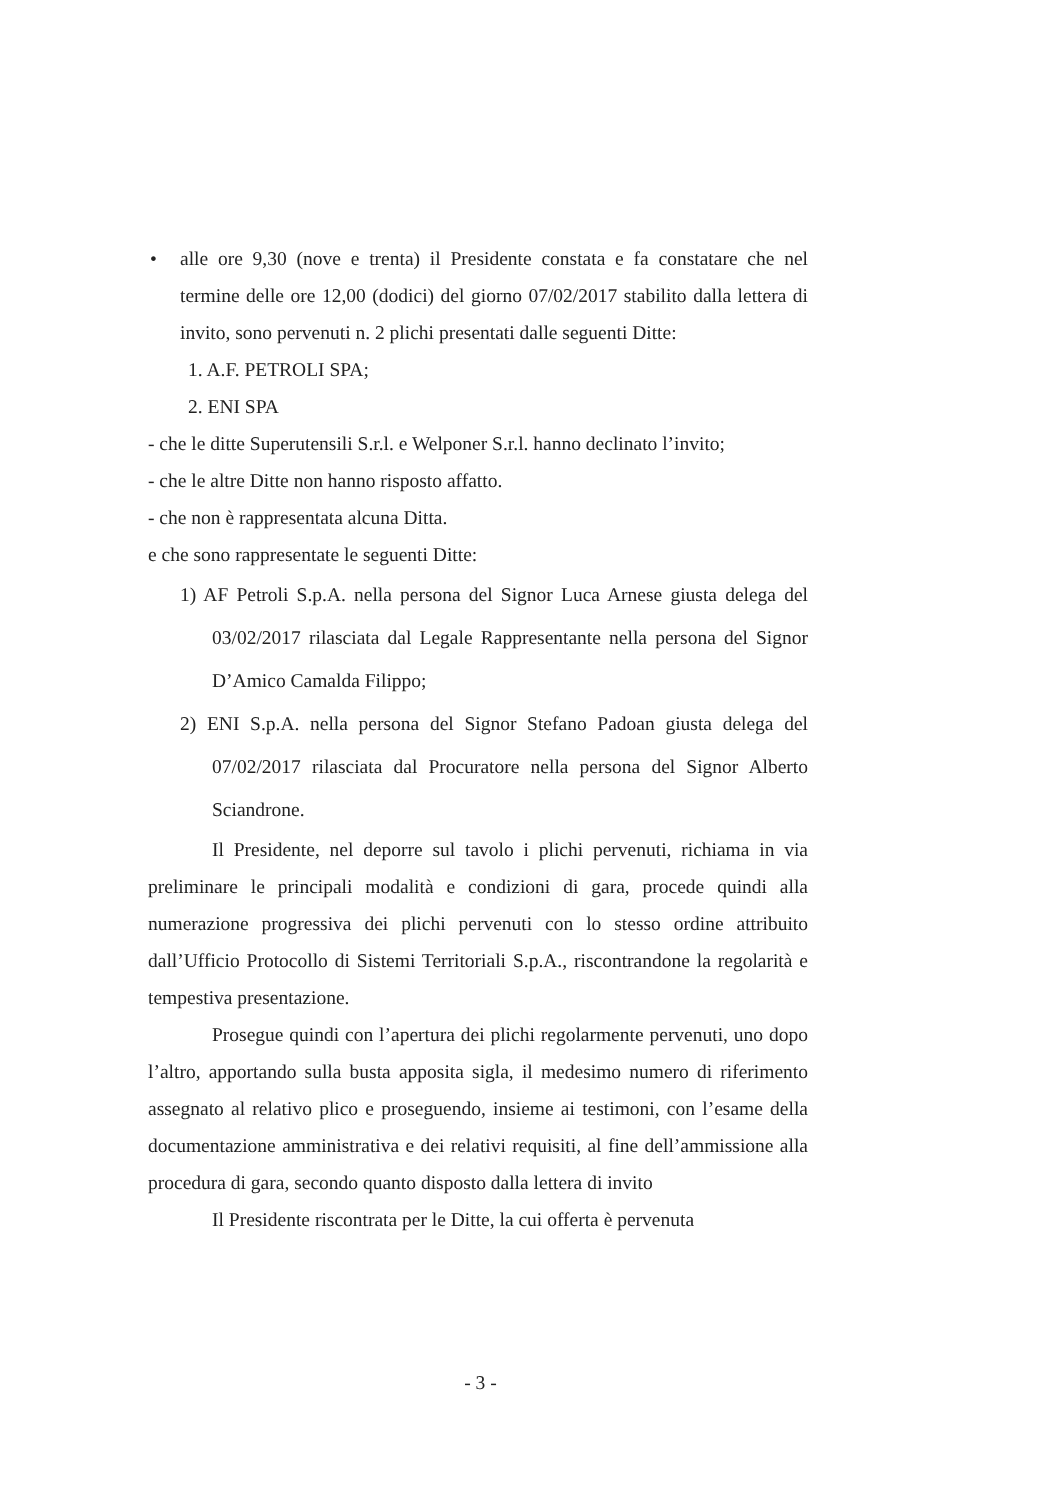• alle ore 9,30 (nove e trenta) il Presidente constata e fa constatare che nel termine delle ore 12,00 (dodici) del giorno 07/02/2017 stabilito dalla lettera di invito, sono pervenuti n. 2 plichi presentati dalle seguenti Ditte:
1. A.F. PETROLI SPA;
2. ENI SPA
- che le ditte Superutensili S.r.l. e Welponer S.r.l. hanno declinato l’invito;
- che le altre Ditte non hanno risposto affatto.
- che non è rappresentata alcuna Ditta.
e che sono rappresentate le seguenti Ditte:
1) AF Petroli S.p.A. nella persona del Signor Luca Arnese giusta delega del 03/02/2017 rilasciata dal Legale Rappresentante nella persona del Signor D’Amico Camalda Filippo;
2) ENI S.p.A. nella persona del Signor Stefano Padoan giusta delega del 07/02/2017 rilasciata dal Procuratore nella persona del Signor Alberto Sciandrone.
Il Presidente, nel deporre sul tavolo i plichi pervenuti, richiama in via preliminare le principali modalità e condizioni di gara, procede quindi alla numerazione progressiva dei plichi pervenuti con lo stesso ordine attribuito dall’Ufficio Protocollo di Sistemi Territoriali S.p.A., riscontrandone la regolarità e tempestiva presentazione.
Prosegue quindi con l’apertura dei plichi regolarmente pervenuti, uno dopo l’altro, apportando sulla busta apposita sigla, il medesimo numero di riferimento assegnato al relativo plico e proseguendo, insieme ai testimoni, con l’esame della documentazione amministrativa e dei relativi requisiti, al fine dell’ammissione alla procedura di gara, secondo quanto disposto dalla lettera di invito
Il Presidente riscontrata per le Ditte, la cui offerta è pervenuta
- 3 -